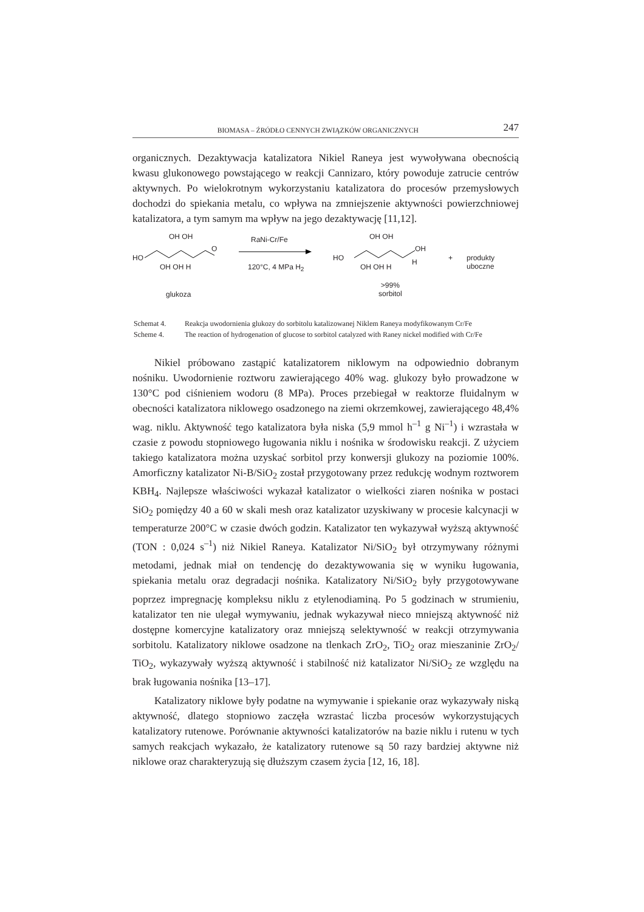BIOMASA – ŹRÓDŁO CENNYCH ZWIĄZKÓW ORGANICZNYCH 247
organicznych. Dezaktywacja katalizatora Nikiel Raneya jest wywoływana obecnością kwasu glukonowego powstającego w reakcji Cannizaro, który powoduje zatrucie centrów aktywnych. Po wielokrotnym wykorzystaniu katalizatora do procesów przemysłowych dochodzi do spiekania metalu, co wpływa na zmniejszenie aktywności powierzchniowej katalizatora, a tym samym ma wpływ na jego dezaktywację [11,12].
HO
OH OH
O
OH OH H
glukoza
RaNi-Cr/Fe
120°C, 4 MPa H<sub>2</sub>
HO
OH OH
OH
OH OH H
H + produkty uboczne
>99%
sorbitol
| Schemat 4. | Reakcja uwodornienia glukozy do sorbitolu katalizowanej Niklem Raneya modyfikowanym Cr/Fe |
| Scheme 4. | The reaction of hydrogenation of glucose to sorbitol catalyzed with Raney nickel modified with Cr/Fe |
Nikiel próbowano zastąpić katalizatorem niklowym na odpowiednio dobranym nośniku. Uwodornienie roztworu zawierającego 40% wag. glukozy było prowadzone w 130°C pod ciśnieniem wodoru (8 MPa). Proces przebiegał w reaktorze fluidalnym w obecności katalizatora niklowego osadzonego na ziemi okrzemkowej, zawierającego 48,4% wag. niklu. Aktywność tego katalizatora była niska (5,9 mmol h<sup>–1</sup> g Ni<sup>–1</sup>) i wzrastała w czasie z powodu stopniowego ługowania niklu i nośnika w środowisku reakcji. Z użyciem takiego katalizatora można uzyskać sorbitol przy konwersji glukozy na poziomie 100%. Amorficzny katalizator Ni-B/SiO<sub>2</sub> został przygotowany przez redukcję wodnym roztworem KBH<sub>4</sub>. Najlepsze właściwości wykazał katalizator o wielkości ziaren nośnika w postaci SiO<sub>2</sub> pomiędzy 40 a 60 w skali mesh oraz katalizator uzyskiwany w procesie kalcynacji w temperaturze 200°C w czasie dwóch godzin. Katalizator ten wykazywał wyższą aktywność (TON : 0,024 s<sup>–1</sup>) niż Nikiel Raneya. Katalizator Ni/SiO<sub>2</sub> był otrzymywany różnymi metodami, jednak miał on tendencję do dezaktywowania się w wyniku ługowania, spiekania metalu oraz degradacji nośnika. Katalizatory Ni/SiO<sub>2</sub> były przygotowywane poprzez impregnację kompleksu niklu z etylenodiaminą. Po 5 godzinach w strumieniu, katalizator ten nie ulegał wymywaniu, jednak wykazywał nieco mniejszą aktywność niż dostępne komercyjne katalizatory oraz mniejszą selektywność w reakcji otrzymywania sorbitolu. Katalizatory niklowe osadzone na tlenkach ZrO<sub>2</sub>, TiO<sub>2</sub> oraz mieszaninie ZrO<sub>2</sub>/ TiO<sub>2</sub>, wykazywały wyższą aktywność i stabilność niż katalizator Ni/SiO<sub>2</sub> ze względu na brak ługowania nośnika [13–17].
Katalizatory niklowe były podatne na wymywanie i spiekanie oraz wykazywały niską aktywność, dlatego stopniowo zaczęła wzrastać liczba procesów wykorzystujących katalizatory rutenowe. Porównanie aktywności katalizatorów na bazie niklu i rutenu w tych samych reakcjach wykazało, że katalizatory rutenowe są 50 razy bardziej aktywne niż niklowe oraz charakteryzują się dłuższym czasem życia [12, 16, 18].